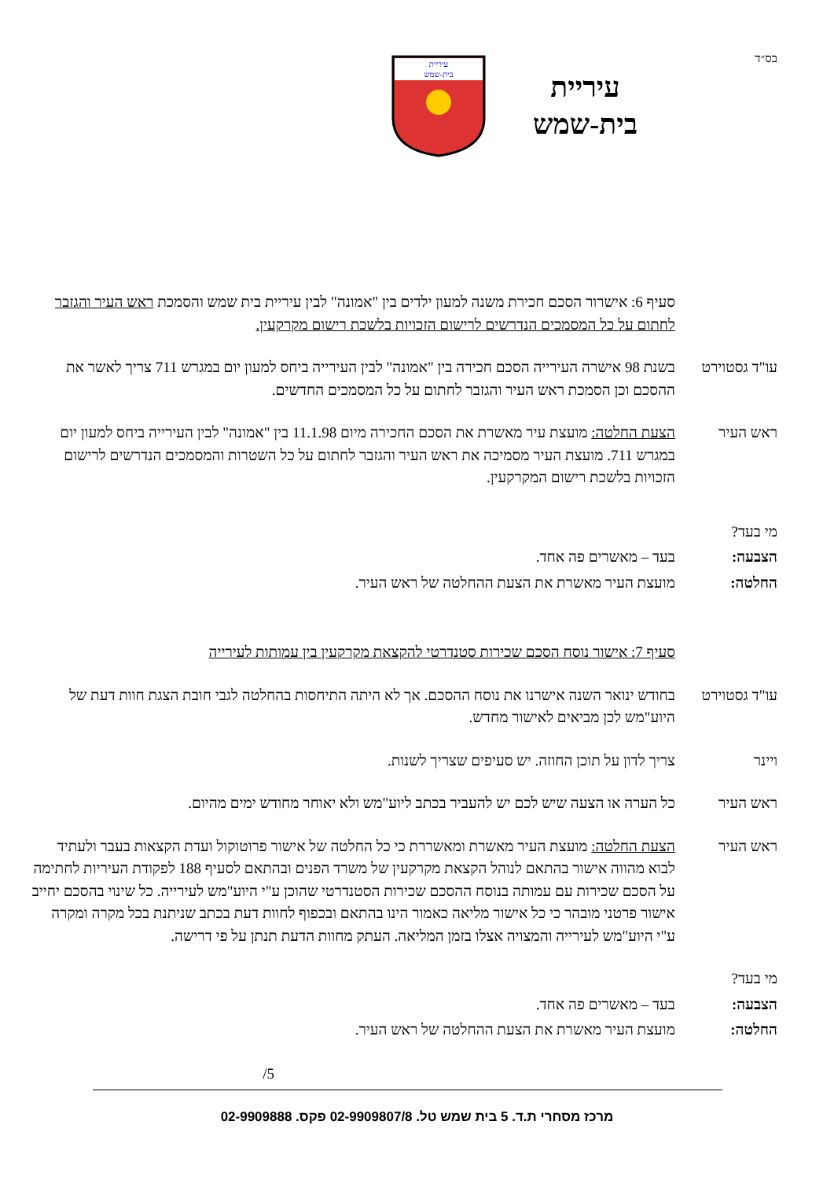בס״ד
עיריית
בית-שמש
עיריית
בית-שמש
סעיף 6: אישרור הסכם חכירת משנה למעון ילדים בין "אמונה" לבין עיריית בית שמש והסמכת ראש העיר והגזבר לחתום על כל המסמכים הנדרשים לרישום הזכויות בלשכת רישום מקרקעין.
עו"ד גסטוירט
בשנת 98 אישרה העירייה הסכם חכירה בין "אמונה" לבין העירייה ביחס למעון יום במגרש 711 צריך לאשר את ההסכם וכן הסמכת ראש העיר והגזבר לחתום על כל המסמכים החדשים.
ראש העיר הצעת החלטה: מועצת עיר מאשרת את הסכם החכירה מיום 11.1.98 בין "אמונה" לבין העירייה ביחס למעון יום במגרש 711. מועצת העיר מסמיכה את ראש העיר והגזבר לחתום על כל השטרות והמסמכים הנדרשים לרישום הזכויות בלשכת רישום המקרקעין.
מי בעד?
הצבעה: בעד – מאשרים פה אחד.
החלטה: מועצת העיר מאשרת את הצעת ההחלטה של ראש העיר.
סעיף 7: אישור נוסח הסכם שכירות סטנדרטי להקצאת מקרקעין בין עמותות לעירייה
עו"ד גסטוירט
בחודש ינואר השנה אישרנו את נוסח ההסכם. אך לא היתה התיחסות בהחלטה לגבי חובת הצגת חוות דעת של היוע"מש לכן מביאים לאישור מחדש.
ויינר צריך לדון על תוכן החוזה. יש סעיפים שצריך לשנות.
ראש העיר כל הערה או הצעה שיש לכם יש להעביר בכתב ליוע"מש ולא יאוחר מחודש ימים מהיום.
ראש העיר הצעת החלטה: מועצת העיר מאשרת ומאשררת כי כל החלטה של אישור פרוטוקול ועדת הקצאות בעבר ולעתיד לבוא מהווה אישור בהתאם לנוהל הקצאת מקרקעין של משרד הפנים ובהתאם לסעיף 188 לפקודת העיריות לחתימה על הסכם שכירות עם עמותה בנוסח ההסכם שכירות הסטנדרטי שהוכן ע"י היוע"מש לעירייה. כל שינוי בהסכם יחייב אישור פרטני מובהר כי כל אישור מליאה כאמור הינו בהתאם ובכפוף לחוות דעת בכתב שניתנת בכל מקרה ומקרה ע"י היוע"מש לעירייה והמצויה אצלו בזמן המליאה. העתק מחוות הדעת תנתן על פי דרישה.
מי בעד?
הצבעה: בעד – מאשרים פה אחד.
החלטה: מועצת העיר מאשרת את הצעת ההחלטה של ראש העיר.
/5
מרכז מסחרי ת.ד. 5 בית שמש טל. 02-9909807/8 פקס. 02-9909888